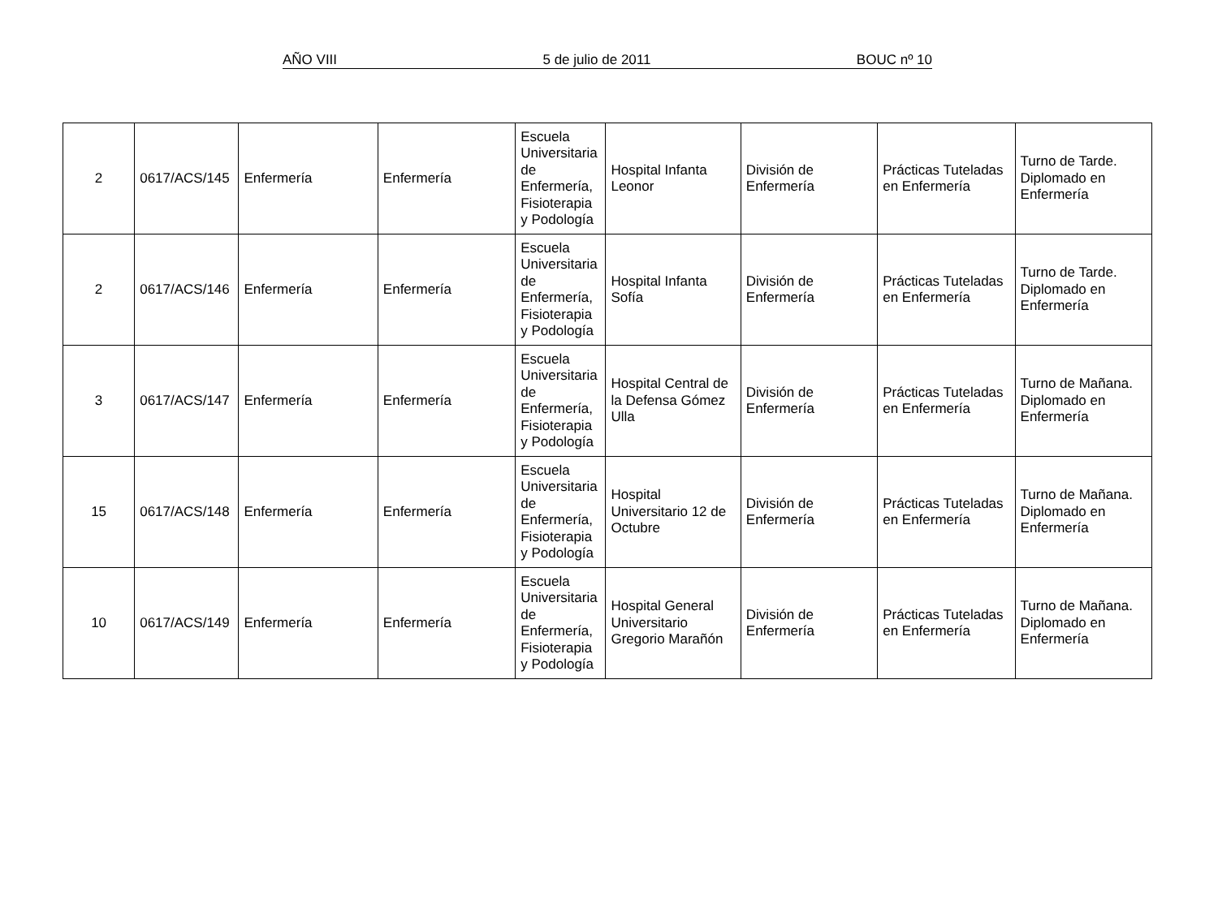AÑO VIII 5 de julio de 2011 BOUC nº 10
| 2 | 0617/ACS/145 | Enfermería | Enfermería | Escuela Universitaria de Enfermería, Fisioterapia y Podología | Hospital Infanta Leonor | División de Enfermería | Prácticas Tuteladas en Enfermería | Turno de Tarde. Diplomado en Enfermería |
| 2 | 0617/ACS/146 | Enfermería | Enfermería | Escuela Universitaria de Enfermería, Fisioterapia y Podología | Hospital Infanta Sofía | División de Enfermería | Prácticas Tuteladas en Enfermería | Turno de Tarde. Diplomado en Enfermería |
| 3 | 0617/ACS/147 | Enfermería | Enfermería | Escuela Universitaria de Enfermería, Fisioterapia y Podología | Hospital Central de la Defensa Gómez Ulla | División de Enfermería | Prácticas Tuteladas en Enfermería | Turno de Mañana. Diplomado en Enfermería |
| 15 | 0617/ACS/148 | Enfermería | Enfermería | Escuela Universitaria de Enfermería, Fisioterapia y Podología | Hospital Universitario 12 de Octubre | División de Enfermería | Prácticas Tuteladas en Enfermería | Turno de Mañana. Diplomado en Enfermería |
| 10 | 0617/ACS/149 | Enfermería | Enfermería | Escuela Universitaria de Enfermería, Fisioterapia y Podología | Hospital General Universitario Gregorio Marañón | División de Enfermería | Prácticas Tuteladas en Enfermería | Turno de Mañana. Diplomado en Enfermería |